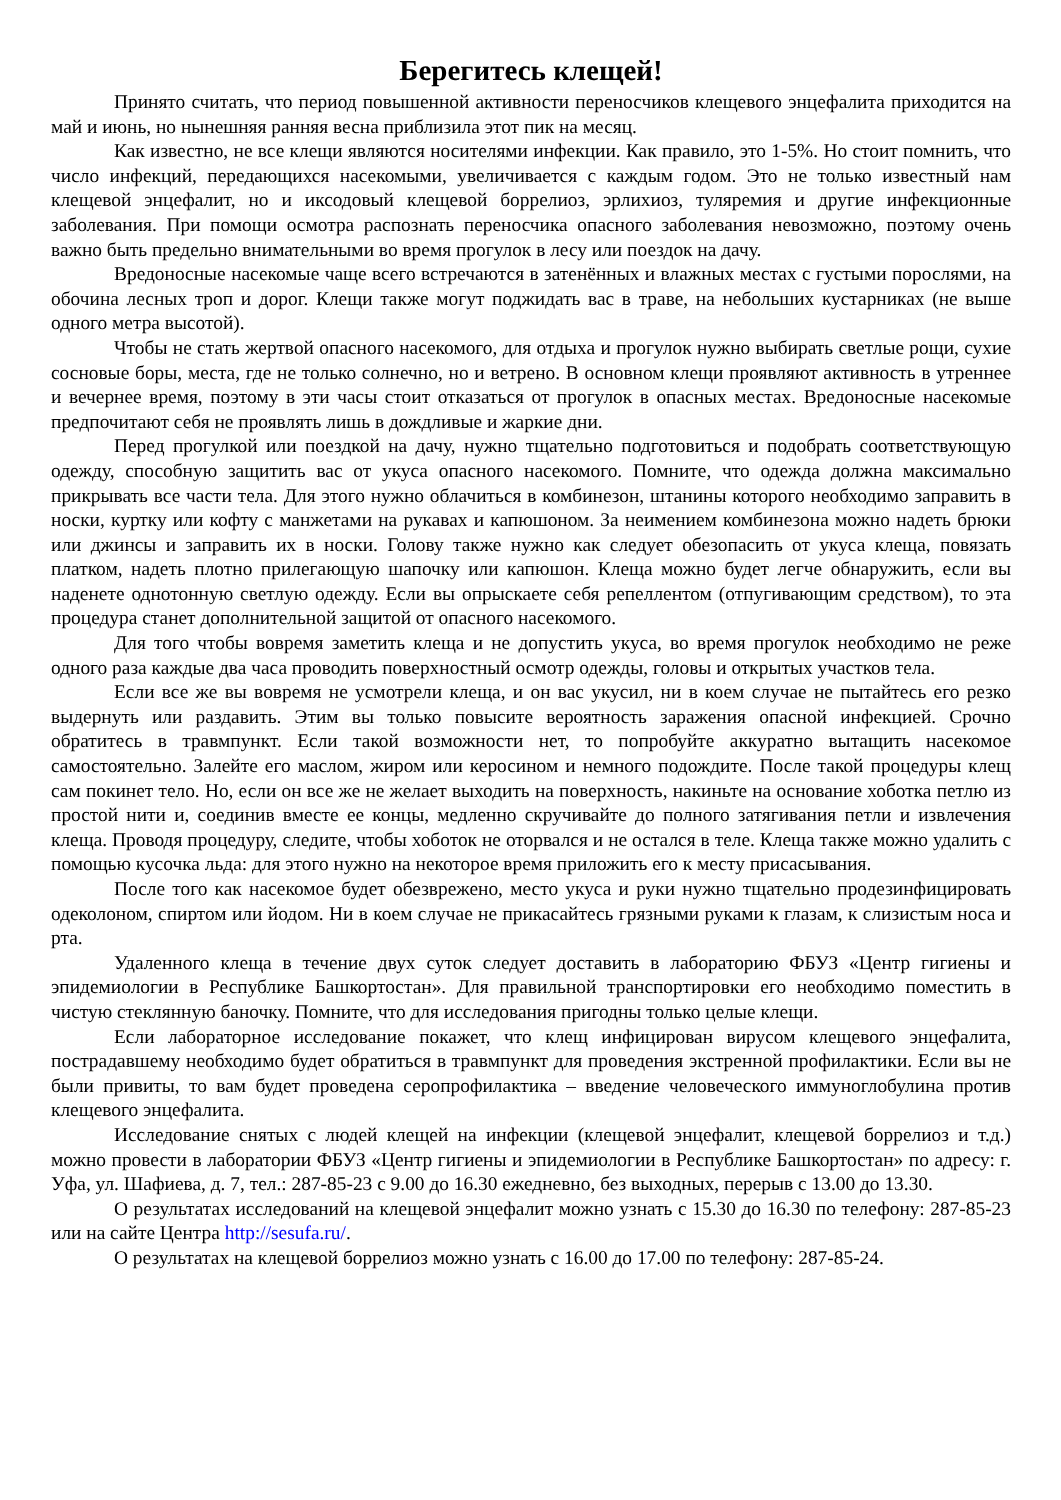Берегитесь клещей!
Принято считать, что период повышенной активности переносчиков клещевого энцефалита приходится на май и июнь, но нынешняя ранняя весна приблизила этот пик на месяц.
Как известно, не все клещи являются носителями инфекции. Как правило, это 1-5%. Но стоит помнить, что число инфекций, передающихся насекомыми, увеличивается с каждым годом. Это не только известный нам клещевой энцефалит, но и иксодовый клещевой боррелиоз, эрлихиоз, туляремия и другие инфекционные заболевания. При помощи осмотра распознать переносчика опасного заболевания невозможно, поэтому очень важно быть предельно внимательными во время прогулок в лесу или поездок на дачу.
Вредоносные насекомые чаще всего встречаются в затенённых и влажных местах с густыми порослями, на обочина лесных троп и дорог. Клещи также могут поджидать вас в траве, на небольших кустарниках (не выше одного метра высотой).
Чтобы не стать жертвой опасного насекомого, для отдыха и прогулок нужно выбирать светлые рощи, сухие сосновые боры, места, где не только солнечно, но и ветрено. В основном клещи проявляют активность в утреннее и вечернее время, поэтому в эти часы стоит отказаться от прогулок в опасных местах. Вредоносные насекомые предпочитают себя не проявлять лишь в дождливые и жаркие дни.
Перед прогулкой или поездкой на дачу, нужно тщательно подготовиться и подобрать соответствующую одежду, способную защитить вас от укуса опасного насекомого. Помните, что одежда должна максимально прикрывать все части тела. Для этого нужно облачиться в комбинезон, штанины которого необходимо заправить в носки, куртку или кофту с манжетами на рукавах и капюшоном. За неимением комбинезона можно надеть брюки или джинсы и заправить их в носки. Голову также нужно как следует обезопасить от укуса клеща, повязать платком, надеть плотно прилегающую шапочку или капюшон. Клеща можно будет легче обнаружить, если вы наденете однотонную светлую одежду. Если вы опрыскаете себя репеллентом (отпугивающим средством), то эта процедура станет дополнительной защитой от опасного насекомого.
Для того чтобы вовремя заметить клеща и не допустить укуса, во время прогулок необходимо не реже одного раза каждые два часа проводить поверхностный осмотр одежды, головы и открытых участков тела.
Если все же вы вовремя не усмотрели клеща, и он вас укусил, ни в коем случае не пытайтесь его резко выдернуть или раздавить. Этим вы только повысите вероятность заражения опасной инфекцией. Срочно обратитесь в травмпункт. Если такой возможности нет, то попробуйте аккуратно вытащить насекомое самостоятельно. Залейте его маслом, жиром или керосином и немного подождите. После такой процедуры клещ сам покинет тело. Но, если он все же не желает выходить на поверхность, накиньте на основание хоботка петлю из простой нити и, соединив вместе ее концы, медленно скручивайте до полного затягивания петли и извлечения клеща. Проводя процедуру, следите, чтобы хоботок не оторвался и не остался в теле. Клеща также можно удалить с помощью кусочка льда: для этого нужно на некоторое время приложить его к месту присасывания.
После того как насекомое будет обезврежено, место укуса и руки нужно тщательно продезинфицировать одеколоном, спиртом или йодом. Ни в коем случае не прикасайтесь грязными руками к глазам, к слизистым носа и рта.
Удаленного клеща в течение двух суток следует доставить в лабораторию ФБУЗ «Центр гигиены и эпидемиологии в Республике Башкортостан». Для правильной транспортировки его необходимо поместить в чистую стеклянную баночку. Помните, что для исследования пригодны только целые клещи.
Если лабораторное исследование покажет, что клещ инфицирован вирусом клещевого энцефалита, пострадавшему необходимо будет обратиться в травмпункт для проведения экстренной профилактики. Если вы не были привиты, то вам будет проведена серопрофилактика – введение человеческого иммуноглобулина против клещевого энцефалита.
Исследование снятых с людей клещей на инфекции (клещевой энцефалит, клещевой боррелиоз и т.д.) можно провести в лаборатории ФБУЗ «Центр гигиены и эпидемиологии в Республике Башкортостан» по адресу: г. Уфа, ул. Шафиева, д. 7, тел.: 287-85-23 с 9.00 до 16.30 ежедневно, без выходных, перерыв с 13.00 до 13.30.
О результатах исследований на клещевой энцефалит можно узнать с 15.30 до 16.30 по телефону: 287-85-23 или на сайте Центра http://sesufa.ru/.
О результатах на клещевой боррелиоз можно узнать с 16.00 до 17.00 по телефону: 287-85-24.